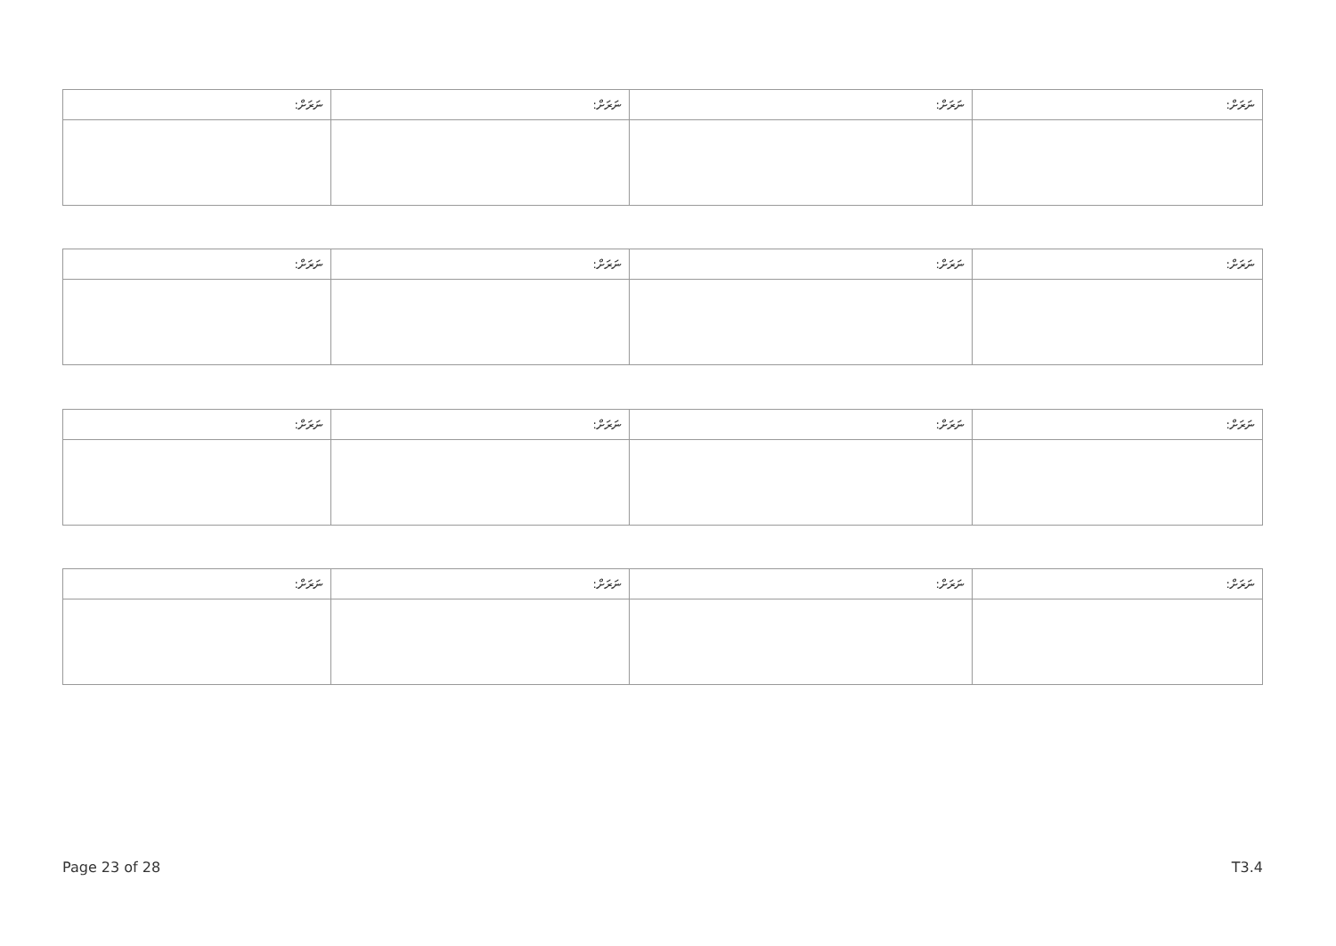| ނަރަށް: | ނަރަށް: | ނަރަށް: | ނަރަށް: |
| ނަރަށް: | ނަރަށް: | ނަރަށް: | ނަރަށް: |
| ނަރަށް: | ނަރަށް: | ނަރަށް: | ނަރަށް: |
| ނަރަށް: | ނަރަށް: | ނަރަށް: | ނަރަށް: |
Page 23 of 28 T3.4